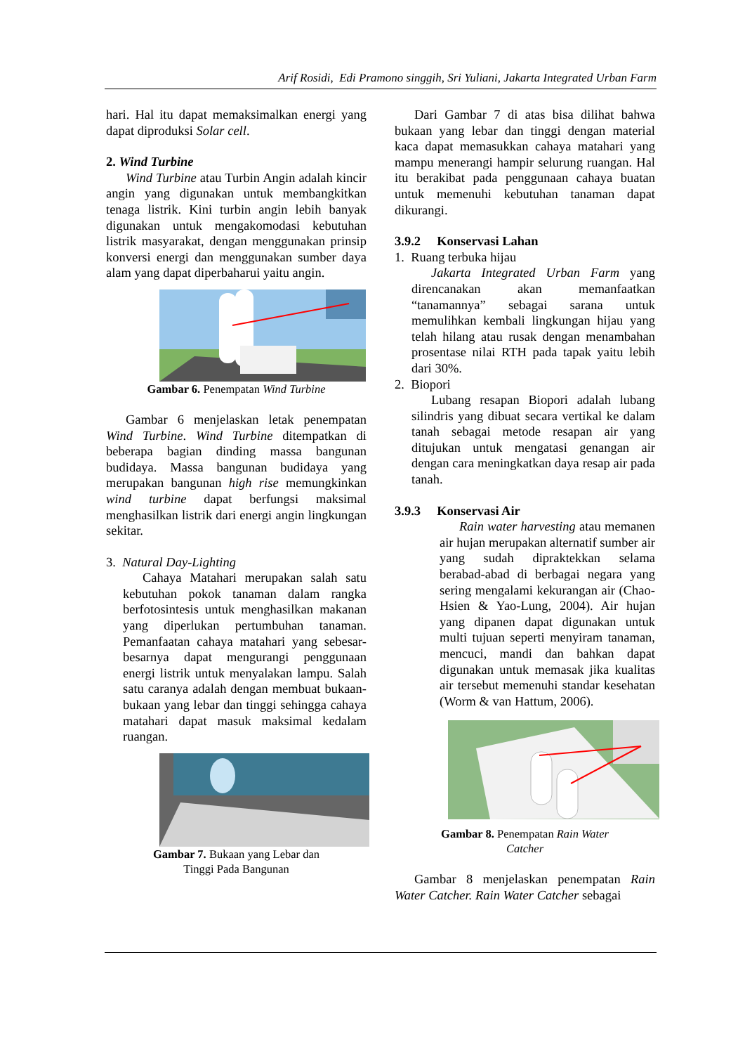Arif Rosidi, Edi Pramono singgih, Sri Yuliani, Jakarta Integrated Urban Farm
hari. Hal itu dapat memaksimalkan energi yang dapat diproduksi Solar cell.
2. Wind Turbine
Wind Turbine atau Turbin Angin adalah kincir angin yang digunakan untuk membangkitkan tenaga listrik. Kini turbin angin lebih banyak digunakan untuk mengakomodasi kebutuhan listrik masyarakat, dengan menggunakan prinsip konversi energi dan menggunakan sumber daya alam yang dapat diperbaharui yaitu angin.
Gambar 6. Penempatan Wind Turbine
Gambar 6 menjelaskan letak penempatan Wind Turbine. Wind Turbine ditempatkan di beberapa bagian dinding massa bangunan budidaya. Massa bangunan budidaya yang merupakan bangunan high rise memungkinkan wind turbine dapat berfungsi maksimal menghasilkan listrik dari energi angin lingkungan sekitar.
3. Natural Day-Lighting
Cahaya Matahari merupakan salah satu kebutuhan pokok tanaman dalam rangka berfotosintesis untuk menghasilkan makanan yang diperlukan pertumbuhan tanaman. Pemanfaatan cahaya matahari yang sebesar-besarnya dapat mengurangi penggunaan energi listrik untuk menyalakan lampu. Salah satu caranya adalah dengan membuat bukaan-bukaan yang lebar dan tinggi sehingga cahaya matahari dapat masuk maksimal kedalam ruangan.
Gambar 7. Bukaan yang Lebar dan
Tinggi Pada Bangunan
Dari Gambar 7 di atas bisa dilihat bahwa bukaan yang lebar dan tinggi dengan material kaca dapat memasukkan cahaya matahari yang mampu menerangi hampir selurung ruangan. Hal itu berakibat pada penggunaan cahaya buatan untuk memenuhi kebutuhan tanaman dapat dikurangi.
3.9.2 Konservasi Lahan
1. Ruang terbuka hijau
Jakarta Integrated Urban Farm yang direncanakan akan memanfaatkan “tanamannya” sebagai sarana untuk memulihkan kembali lingkungan hijau yang telah hilang atau rusak dengan menambahan prosentase nilai RTH pada tapak yaitu lebih dari 30%.
2. Biopori
Lubang resapan Biopori adalah lubang silindris yang dibuat secara vertikal ke dalam tanah sebagai metode resapan air yang ditujukan untuk mengatasi genangan air dengan cara meningkatkan daya resap air pada tanah.
3.9.3 Konservasi Air
Rain water harvesting atau memanen air hujan merupakan alternatif sumber air yang sudah dipraktekkan selama berabad-abad di berbagai negara yang sering mengalami kekurangan air (Chao-Hsien & Yao-Lung, 2004). Air hujan yang dipanen dapat digunakan untuk multi tujuan seperti menyiram tanaman, mencuci, mandi dan bahkan dapat digunakan untuk memasak jika kualitas air tersebut memenuhi standar kesehatan (Worm & van Hattum, 2006).
Gambar 8. Penempatan Rain Water
Catcher
Gambar 8 menjelaskan penempatan Rain Water Catcher. Rain Water Catcher sebagai